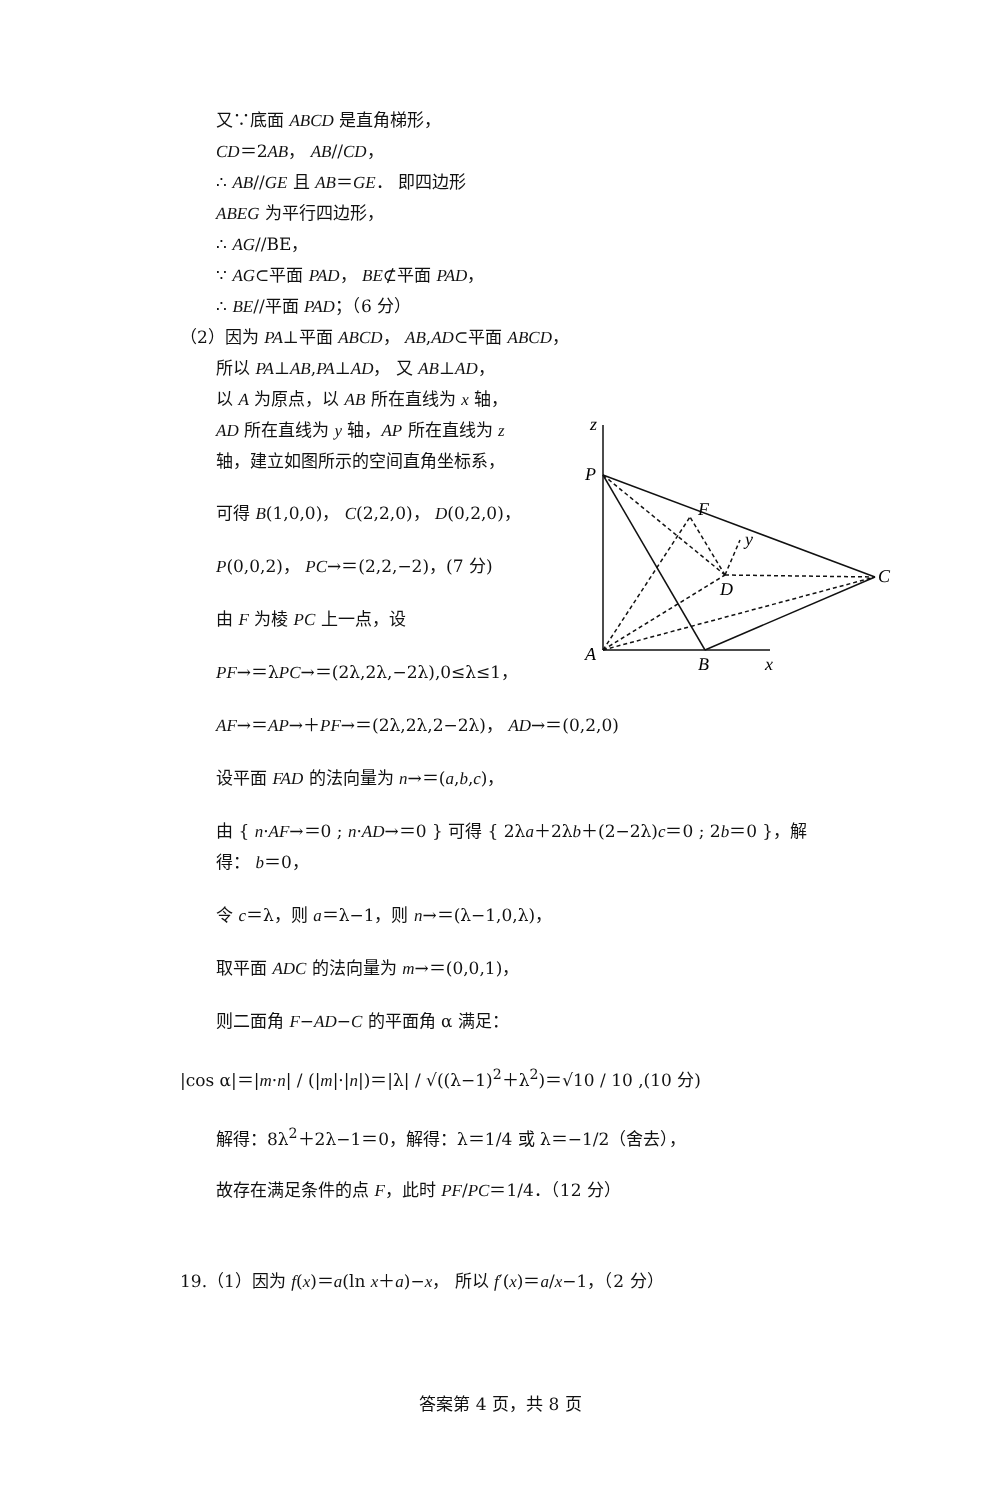z
P
F
y
D
C
A
B
x
又∵底面 ABCD 是直角梯形，
CD＝2AB， AB//CD，
∴ AB//GE 且 AB＝GE． 即四边形
ABEG 为平行四边形，
∴ AG//BE，
∵ AG⊂平面 PAD， BE⊄平面 PAD，
∴ BE//平面 PAD；（6 分）
（2）因为 PA⊥平面 ABCD， AB,AD⊂平面 ABCD，
所以 PA⊥AB,PA⊥AD， 又 AB⊥AD，
以 A 为原点，以 AB 所在直线为 x 轴，
AD 所在直线为 y 轴，AP 所在直线为 z
轴，建立如图所示的空间直角坐标系，
可得 B(1,0,0)， C(2,2,0)， D(0,2,0)，
P(0,0,2)， PC→＝(2,2,−2)，(7 分)
由 F 为棱 PC 上一点，设
PF→＝λPC→＝(2λ,2λ,−2λ),0≤λ≤1，
AF→＝AP→＋PF→＝(2λ,2λ,2−2λ)， AD→＝(0,2,0)
设平面 FAD 的法向量为 n→＝(a,b,c)，
由 { n·AF→＝0 ; n·AD→＝0 } 可得 { 2λa＋2λb＋(2−2λ)c＝0 ; 2b＝0 }，解得： b＝0，
令 c＝λ，则 a＝λ−1，则 n→＝(λ−1,0,λ)，
取平面 ADC 的法向量为 m→＝(0,0,1)，
则二面角 F−AD−C 的平面角 α 满足：
|cos α|＝|m·n| / (|m|·|n|)＝|λ| / √((λ−1)<sup>2</sup>＋λ<sup>2</sup>)＝√10 / 10 ,(10 分)
解得：8λ<sup>2</sup>＋2λ−1＝0，解得：λ＝1/4 或 λ＝−1/2（舍去），
故存在满足条件的点 F，此时 PF/PC＝1/4．（12 分）
19.（1）因为 f(x)＝a(ln x＋a)−x， 所以 f′(x)＝a/x−1，（2 分）
答案第 4 页，共 8 页